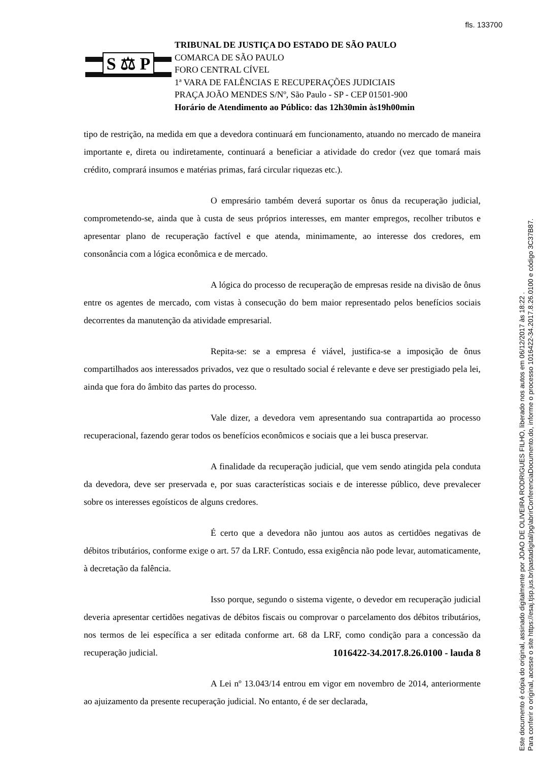fls. 133700
S ⚖ P
TRIBUNAL DE JUSTIÇA DO ESTADO DE SÃO PAULO
COMARCA DE SÃO PAULO
FORO CENTRAL CÍVEL
1ª VARA DE FALÊNCIAS E RECUPERAÇÕES JUDICIAIS
PRAÇA JOÃO MENDES S/Nº, São Paulo - SP - CEP 01501-900
Horário de Atendimento ao Público: das 12h30min às19h00min
tipo de restrição, na medida em que a devedora continuará em funcionamento, atuando no mercado de maneira importante e, direta ou indiretamente, continuará a beneficiar a atividade do credor (vez que tomará mais crédito, comprará insumos e matérias primas, fará circular riquezas etc.).
O empresário também deverá suportar os ônus da recuperação judicial, comprometendo-se, ainda que à custa de seus próprios interesses, em manter empregos, recolher tributos e apresentar plano de recuperação factível e que atenda, minimamente, ao interesse dos credores, em consonância com a lógica econômica e de mercado.
A lógica do processo de recuperação de empresas reside na divisão de ônus entre os agentes de mercado, com vistas à consecução do bem maior representado pelos benefícios sociais decorrentes da manutenção da atividade empresarial.
Repita-se: se a empresa é viável, justifica-se a imposição de ônus compartilhados aos interessados privados, vez que o resultado social é relevante e deve ser prestigiado pela lei, ainda que fora do âmbito das partes do processo.
Vale dizer, a devedora vem apresentando sua contrapartida ao processo recuperacional, fazendo gerar todos os benefícios econômicos e sociais que a lei busca preservar.
A finalidade da recuperação judicial, que vem sendo atingida pela conduta da devedora, deve ser preservada e, por suas características sociais e de interesse público, deve prevalecer sobre os interesses egoísticos de alguns credores.
É certo que a devedora não juntou aos autos as certidões negativas de débitos tributários, conforme exige o art. 57 da LRF. Contudo, essa exigência não pode levar, automaticamente, à decretação da falência.
Isso porque, segundo o sistema vigente, o devedor em recuperação judicial deveria apresentar certidões negativas de débitos fiscais ou comprovar o parcelamento dos débitos tributários, nos termos de lei específica a ser editada conforme art. 68 da LRF, como condição para a concessão da recuperação judicial.
A Lei nº 13.043/14 entrou em vigor em novembro de 2014, anteriormente ao ajuizamento da presente recuperação judicial. No entanto, é de ser declarada,
1016422-34.2017.8.26.0100 - lauda 8
Este documento é cópia do original, assinado digitalmente por JOAO DE OLIVEIRA RODRIGUES FILHO, liberado nos autos em 06/12/2017 às 18:22 .
Para conferir o original, acesse o site https://esaj.tjsp.jus.br/pastadigital/pg/abrirConferenciaDocumento.do, informe o processo 1016422-34.2017.8.26.0100 e código 3C37B87.